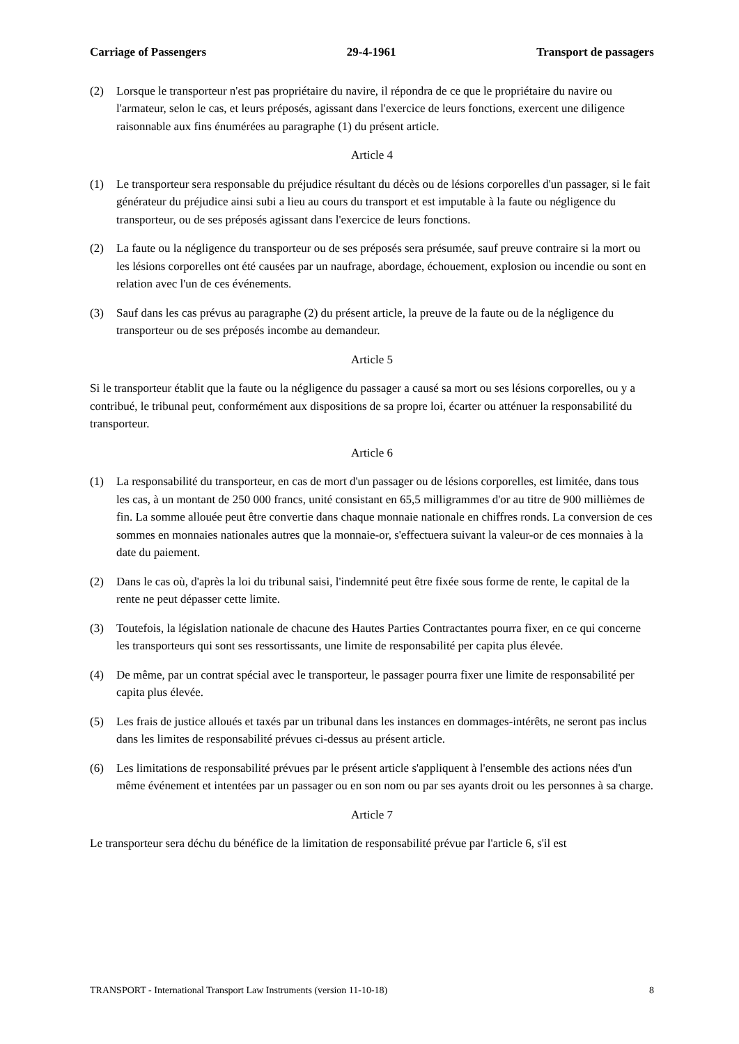Carriage of Passengers 29-4-1961 Transport de passagers
(2) Lorsque le transporteur n'est pas propriétaire du navire, il répondra de ce que le propriétaire du navire ou l'armateur, selon le cas, et leurs préposés, agissant dans l'exercice de leurs fonctions, exercent une diligence raisonnable aux fins énumérées au paragraphe (1) du présent article.
Article 4
(1) Le transporteur sera responsable du préjudice résultant du décès ou de lésions corporelles d'un passager, si le fait générateur du préjudice ainsi subi a lieu au cours du transport et est imputable à la faute ou négligence du transporteur, ou de ses préposés agissant dans l'exercice de leurs fonctions.
(2) La faute ou la négligence du transporteur ou de ses préposés sera présumée, sauf preuve contraire si la mort ou les lésions corporelles ont été causées par un naufrage, abordage, échouement, explosion ou incendie ou sont en relation avec l'un de ces événements.
(3) Sauf dans les cas prévus au paragraphe (2) du présent article, la preuve de la faute ou de la négligence du transporteur ou de ses préposés incombe au demandeur.
Article 5
Si le transporteur établit que la faute ou la négligence du passager a causé sa mort ou ses lésions corporelles, ou y a contribué, le tribunal peut, conformément aux dispositions de sa propre loi, écarter ou atténuer la responsabilité du transporteur.
Article 6
(1) La responsabilité du transporteur, en cas de mort d'un passager ou de lésions corporelles, est limitée, dans tous les cas, à un montant de 250 000 francs, unité consistant en 65,5 milligrammes d'or au titre de 900 millièmes de fin. La somme allouée peut être convertie dans chaque monnaie nationale en chiffres ronds. La conversion de ces sommes en monnaies nationales autres que la monnaie-or, s'effectuera suivant la valeur-or de ces monnaies à la date du paiement.
(2) Dans le cas où, d'après la loi du tribunal saisi, l'indemnité peut être fixée sous forme de rente, le capital de la rente ne peut dépasser cette limite.
(3) Toutefois, la législation nationale de chacune des Hautes Parties Contractantes pourra fixer, en ce qui concerne les transporteurs qui sont ses ressortissants, une limite de responsabilité per capita plus élevée.
(4) De même, par un contrat spécial avec le transporteur, le passager pourra fixer une limite de responsabilité per capita plus élevée.
(5) Les frais de justice alloués et taxés par un tribunal dans les instances en dommages-intérêts, ne seront pas inclus dans les limites de responsabilité prévues ci-dessus au présent article.
(6) Les limitations de responsabilité prévues par le présent article s'appliquent à l'ensemble des actions nées d'un même événement et intentées par un passager ou en son nom ou par ses ayants droit ou les personnes à sa charge.
Article 7
Le transporteur sera déchu du bénéfice de la limitation de responsabilité prévue par l'article 6, s'il est
TRANSPORT - International Transport Law Instruments (version 11-10-18) 8